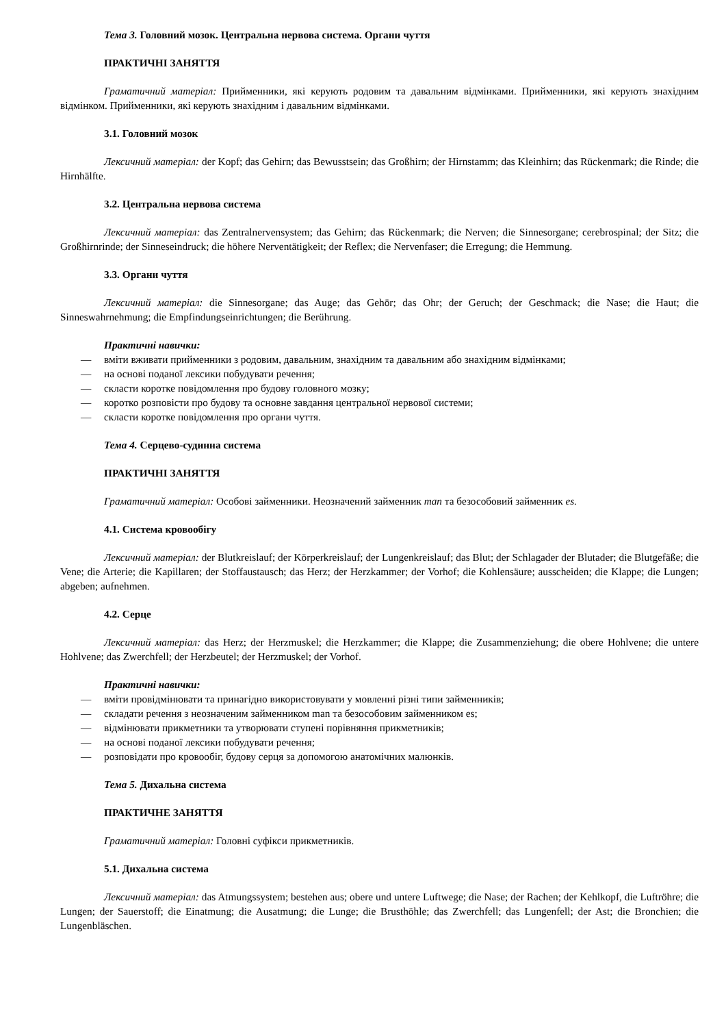Тема 3. Головний мозок. Центральна нервова система. Органи чуття
ПРАКТИЧНІ ЗАНЯТТЯ
Граматичний матеріал: Прийменники, які керують родовим та давальним відмінками. Прийменники, які керують знахідним відмінком. Прийменники, які керують знахідним і давальним відмінками.
3.1. Головний мозок
Лексичний матеріал: der Kopf; das Gehirn; das Bewusstsein; das Großhirn; der Hirnstamm; das Kleinhirn; das Rückenmark; die Rinde; die Hirnhälfte.
3.2. Центральна нервова система
Лексичний матеріал: das Zentralnervensystem; das Gehirn; das Rückenmark; die Nerven; die Sinnesorgane; cerebrospinal; der Sitz; die Großhirnrinde; der Sinneseindruck; die höhere Nerventätigkeit; der Reflex; die Nervenfaser; die Erregung; die Hemmung.
3.3. Органи чуття
Лексичний матеріал: die Sinnesorgane; das Auge; das Gehör; das Ohr; der Geruch; der Geschmack; die Nase; die Haut; die Sinneswahrnehmung; die Empfindungseinrichtungen; die Berührung.
Практичні навички:
— вміти вживати прийменники з родовим, давальним, знахідним та давальним або знахідним відмінками;
— на основі поданої лексики побудувати речення;
— скласти коротке повідомлення про будову головного мозку;
— коротко розповісти про будову та основне завдання центральної нервової системи;
— скласти коротке повідомлення про органи чуття.
Тема 4. Серцево-судинна система
ПРАКТИЧНІ ЗАНЯТТЯ
Граматичний матеріал: Особові займенники. Неозначений займенник man та безособовий займенник es.
4.1. Система кровообігу
Лексичний матеріал: der Blutkreislauf; der Körperkreislauf; der Lungenkreislauf; das Blut; der Schlagader der Blutader; die Blutgefäße; die Vene; die Arterie; die Kapillaren; der Stoffaustausch; das Herz; der Herzkammer; der Vorhof; die Kohlensäure; ausscheiden; die Klappe; die Lungen; abgeben; aufnehmen.
4.2. Серце
Лексичний матеріал: das Herz; der Herzmuskel; die Herzkammer; die Klappe; die Zusammenziehung; die obere Hohlvene; die untere Hohlvene; das Zwerchfell; der Herzbeutel; der Herzmuskel; der Vorhof.
Практичні навички:
— вміти провідмінювати та принагідно використовувати у мовленні різні типи займенників;
— складати речення з неозначеним займенником man та безособовим займенником es;
— відмінювати прикметники та утворювати ступені порівняння прикметників;
— на основі поданої лексики побудувати речення;
— розповідати про кровообіг, будову серця за допомогою анатомічних малюнків.
Тема 5. Дихальна система
ПРАКТИЧНЕ ЗАНЯТТЯ
Граматичний матеріал: Головні суфікси прикметників.
5.1. Дихальна система
Лексичний матеріал: das Atmungssystem; bestehen aus; obere und untere Luftwege; die Nase; der Rachen; der Kehlkopf, die Luftröhre; die Lungen; der Sauerstoff; die Einatmung; die Ausatmung; die Lunge; die Brusthöhle; das Zwerchfell; das Lungenfell; der Ast; die Bronchien; die Lungenbläschen.